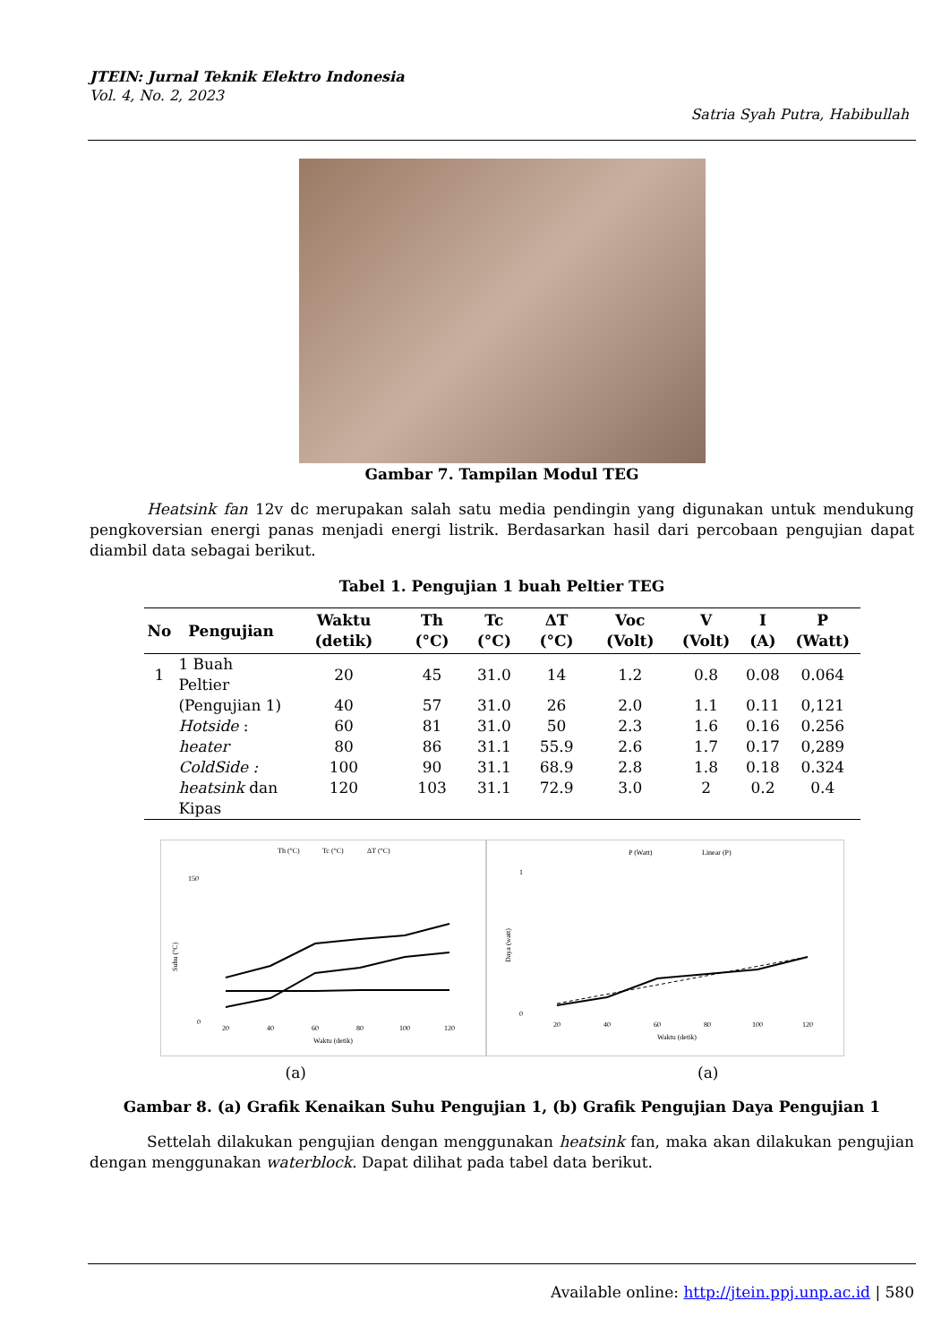JTEIN: Jurnal Teknik Elektro Indonesia
Vol. 4, No. 2, 2023
Satria Syah Putra, Habibullah
Gambar 7. Tampilan Modul TEG
Heatsink fan 12v dc merupakan salah satu media pendingin yang digunakan untuk mendukung pengkoversian energi panas menjadi energi listrik. Berdasarkan hasil dari percobaan pengujian dapat diambil data sebagai berikut.
Tabel 1. Pengujian 1 buah Peltier TEG
| No | Pengujian | Waktu (detik) | Th (°C) | Tc (°C) | ΔT (°C) | Voc (Volt) | V (Volt) | I (A) | P (Watt) |
| --- | --- | --- | --- | --- | --- | --- | --- | --- | --- |
| 1 | 1 Buah Peltier | 20 | 45 | 31.0 | 14 | 1.2 | 0.8 | 0.08 | 0.064 |
| | (Pengujian 1) | 40 | 57 | 31.0 | 26 | 2.0 | 1.1 | 0.11 | 0,121 |
| | Hotside : | 60 | 81 | 31.0 | 50 | 2.3 | 1.6 | 0.16 | 0.256 |
| | heater | 80 | 86 | 31.1 | 55.9 | 2.6 | 1.7 | 0.17 | 0,289 |
| | ColdSide : | 100 | 90 | 31.1 | 68.9 | 2.8 | 1.8 | 0.18 | 0.324 |
| | heatsink dan | 120 | 103 | 31.1 | 72.9 | 3.0 | 2 | 0.2 | 0.4 |
| | Kipas | | | | | | | | |
Th (°C)
Tc (°C)
ΔT (°C)
150
0
Suhu (°C)
20
40
60
80
100
120
Waktu (detik)
P (Watt)
Linear (P)
1
0
Daya (watt)
20
40
60
80
100
120
Waktu (detik)
(a) (a)
Gambar 8. (a) Grafik Kenaikan Suhu Pengujian 1, (b) Grafik Pengujian Daya Pengujian 1
Settelah dilakukan pengujian dengan menggunakan heatsink fan, maka akan dilakukan pengujian dengan menggunakan waterblock. Dapat dilihat pada tabel data berikut.
Available online: http://jtein.ppj.unp.ac.id | 580